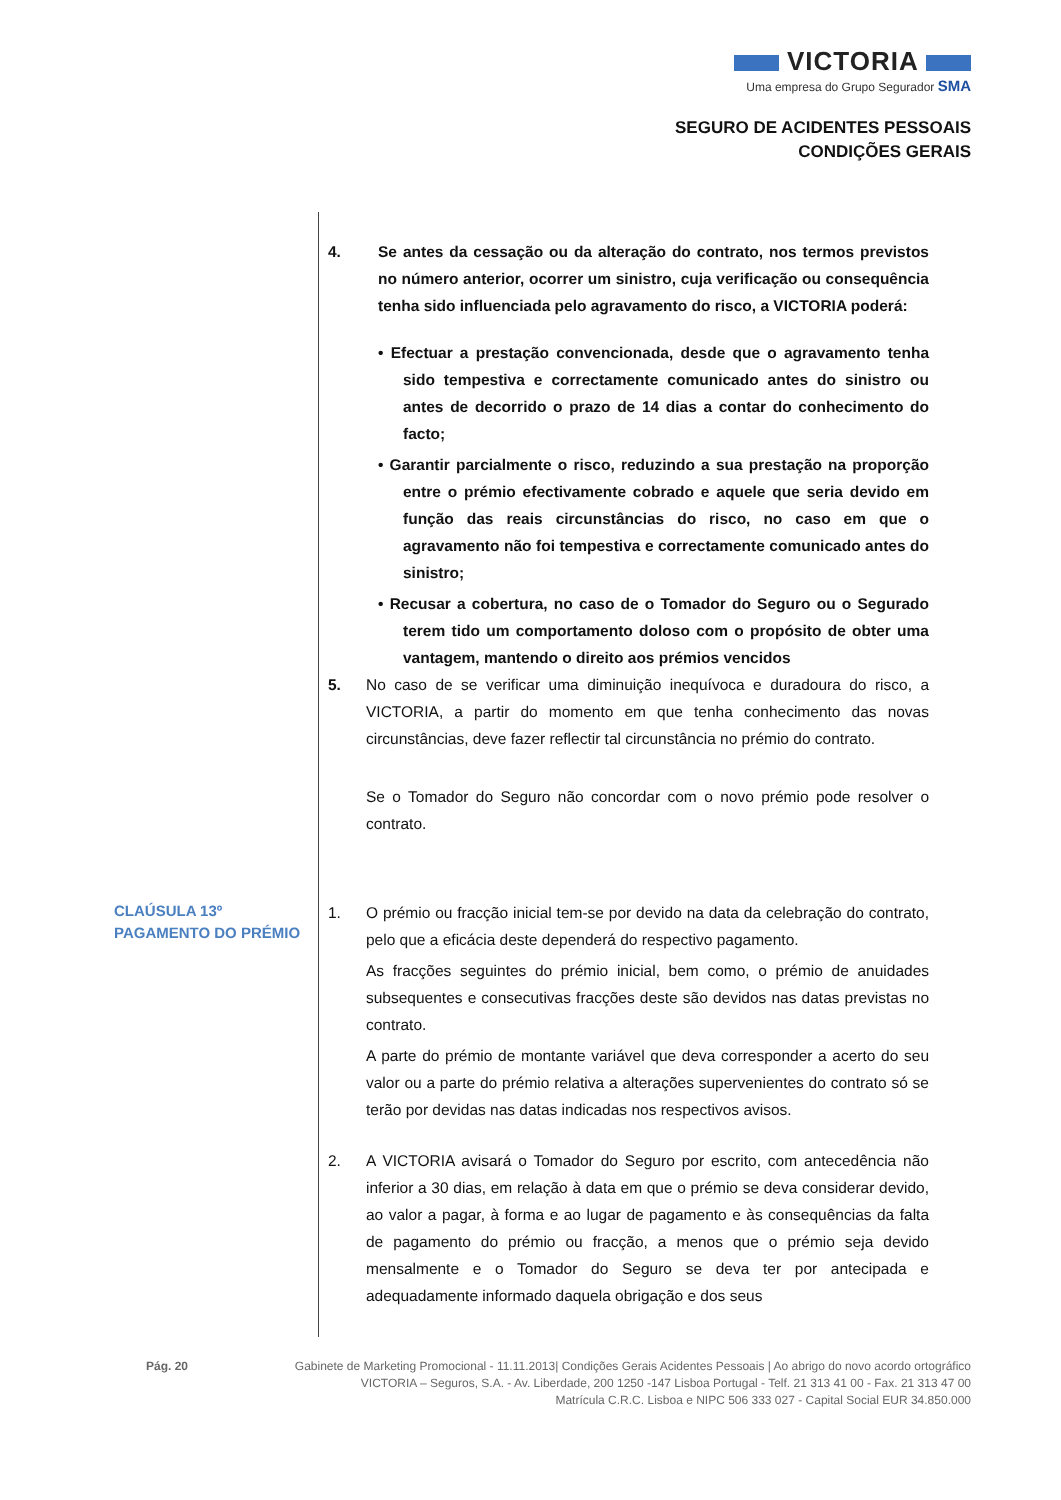VICTORIA
Uma empresa do Grupo Segurador SMA
SEGURO DE ACIDENTES PESSOAIS
CONDIÇÕES GERAIS
4. Se antes da cessação ou da alteração do contrato, nos termos previstos no número anterior, ocorrer um sinistro, cuja verificação ou consequência tenha sido influenciada pelo agravamento do risco, a VICTORIA poderá:
• Efectuar a prestação convencionada, desde que o agravamento tenha sido tempestiva e correctamente comunicado antes do sinistro ou antes de decorrido o prazo de 14 dias a contar do conhecimento do facto;
• Garantir parcialmente o risco, reduzindo a sua prestação na proporção entre o prémio efectivamente cobrado e aquele que seria devido em função das reais circunstâncias do risco, no caso em que o agravamento não foi tempestiva e correctamente comunicado antes do sinistro;
• Recusar a cobertura, no caso de o Tomador do Seguro ou o Segurado terem tido um comportamento doloso com o propósito de obter uma vantagem, mantendo o direito aos prémios vencidos
5. No caso de se verificar uma diminuição inequívoca e duradoura do risco, a VICTORIA, a partir do momento em que tenha conhecimento das novas circunstâncias, deve fazer reflectir tal circunstância no prémio do contrato.
Se o Tomador do Seguro não concordar com o novo prémio pode resolver o contrato.
1. O prémio ou fracção inicial tem-se por devido na data da celebração do contrato, pelo que a eficácia deste dependerá do respectivo pagamento.
As fracções seguintes do prémio inicial, bem como, o prémio de anuidades subsequentes e consecutivas fracções deste são devidos nas datas previstas no contrato.
A parte do prémio de montante variável que deva corresponder a acerto do seu valor ou a parte do prémio relativa a alterações supervenientes do contrato só se terão por devidas nas datas indicadas nos respectivos avisos.
2. A VICTORIA avisará o Tomador do Seguro por escrito, com antecedência não inferior a 30 dias, em relação à data em que o prémio se deva considerar devido, ao valor a pagar, à forma e ao lugar de pagamento e às consequências da falta de pagamento do prémio ou fracção, a menos que o prémio seja devido mensalmente e o Tomador do Seguro se deva ter por antecipada e adequadamente informado daquela obrigação e dos seus
CLAÚSULA 13º
PAGAMENTO DO PRÉMIO
Pág. 20 Gabinete de Marketing Promocional - 11.11.2013| Condições Gerais Acidentes Pessoais | Ao abrigo do novo acordo ortográfico
VICTORIA – Seguros, S.A. - Av. Liberdade, 200 1250 -147 Lisboa Portugal - Telf. 21 313 41 00 - Fax. 21 313 47 00
Matrícula C.R.C. Lisboa e NIPC 506 333 027 - Capital Social EUR 34.850.000